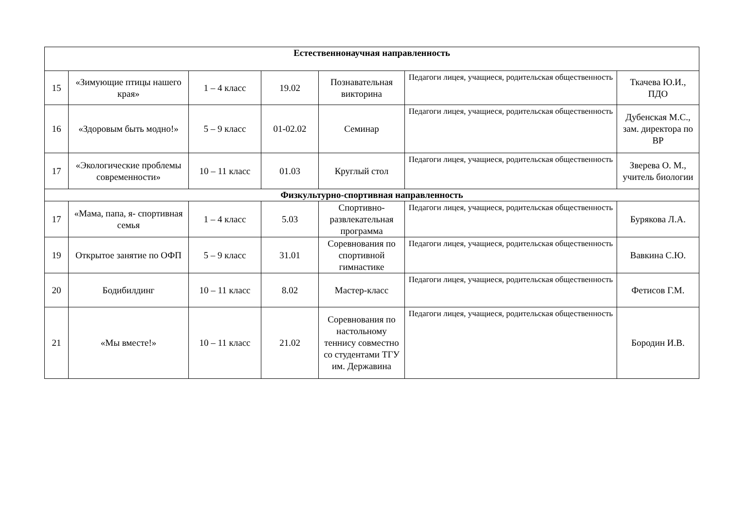| Естественнонаучная направленность | | | | | | |
| 15 | «Зимующие птицы нашего края» | 1 – 4 класс | 19.02 | Познавательная викторина | Педагоги лицея, учащиеся, родительская общественность | Ткачева Ю.И., ПДО |
| 16 | «Здоровым быть модно!» | 5 – 9 класс | 01-02.02 | Семинар | Педагоги лицея, учащиеся, родительская общественность | Дубенская М.С., зам. директора по ВР |
| 17 | «Экологические проблемы современности» | 10 – 11 класс | 01.03 | Круглый стол | Педагоги лицея, учащиеся, родительская общественность | Зверева О. М., учитель биологии |
| Физкультурно-спортивная направленность | | | | | | |
| 17 | «Мама, папа, я- спортивная семья | 1 – 4 класс | 5.03 | Спортивно-развлекательная программа | Педагоги лицея, учащиеся, родительская общественность | Бурякова Л.А. |
| 19 | Открытое занятие по ОФП | 5 – 9 класс | 31.01 | Соревнования по спортивной гимнастике | Педагоги лицея, учащиеся, родительская общественность | Вавкина С.Ю. |
| 20 | Бодибилдинг | 10 – 11 класс | 8.02 | Мастер-класс | Педагоги лицея, учащиеся, родительская общественность | Фетисов Г.М. |
| 21 | «Мы вместе!» | 10 – 11 класс | 21.02 | Соревнования по настольному теннису совместно со студентами ТГУ им. Державина | Педагоги лицея, учащиеся, родительская общественность | Бородин И.В. |